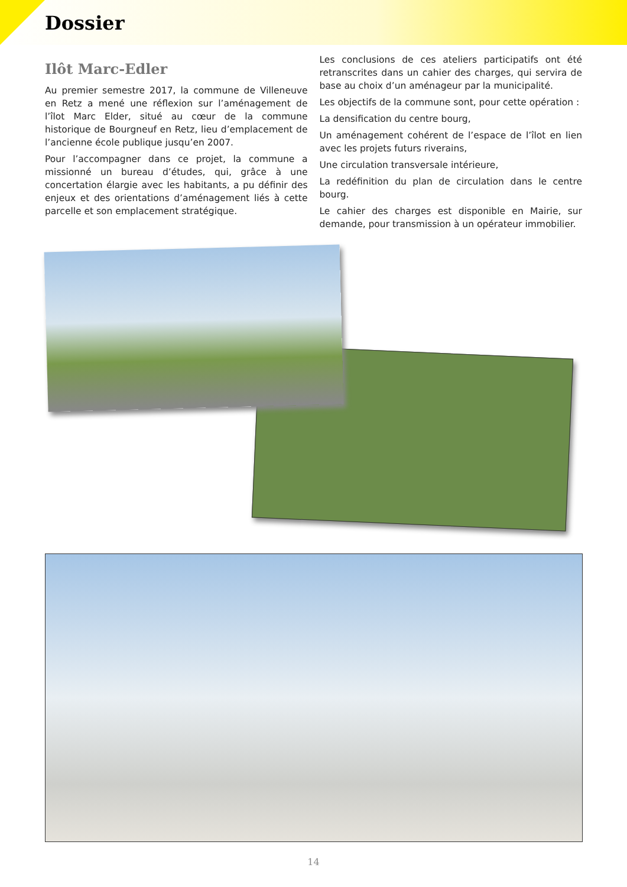Dossier
Ilôt Marc-Edler
Au premier semestre 2017, la commune de Villeneuve en Retz a mené une réflexion sur l’aménagement de l’îlot Marc Elder, situé au cœur de la commune historique de Bourgneuf en Retz, lieu d’emplacement de l’ancienne école publique jusqu’en 2007.
Pour l’accompagner dans ce projet, la commune a missionné un bureau d’études, qui, grâce à une concertation élargie avec les habitants, a pu définir des enjeux et des orientations d’aménagement liés à cette parcelle et son emplacement stratégique.
Les conclusions de ces ateliers participatifs ont été retranscrites dans un cahier des charges, qui servira de base au choix d’un aménageur par la municipalité.
Les objectifs de la commune sont, pour cette opération :
La densification du centre bourg,
Un aménagement cohérent de l’espace de l’îlot en lien avec les projets futurs riverains,
Une circulation transversale intérieure,
La redéfinition du plan de circulation dans le centre bourg.
Le cahier des charges est disponible en Mairie, sur demande, pour transmission à un opérateur immobilier.
14